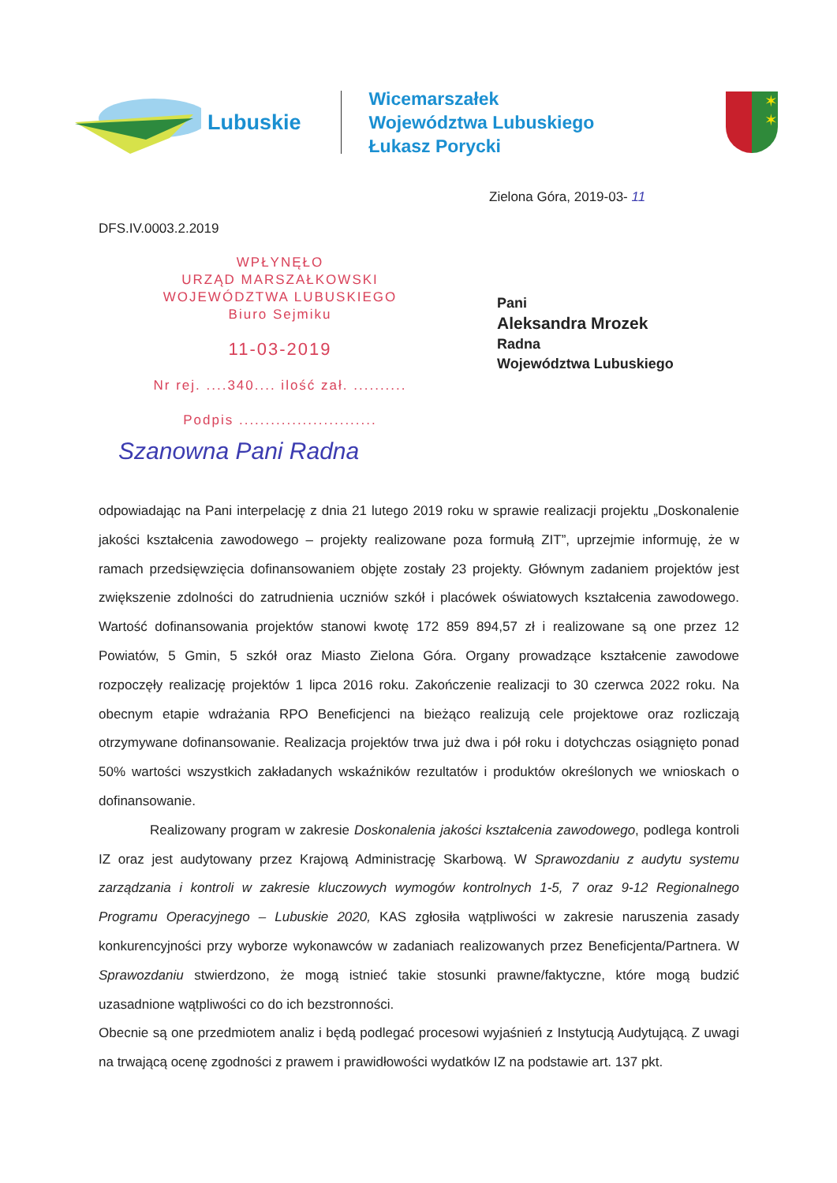Lubuskie
Wicemarszałek
Województwa Lubuskiego
Łukasz Porycki
✶
✶
Zielona Góra, 2019-03- 11
DFS.IV.0003.2.2019
WPŁYNĘŁO
URZĄD MARSZAŁKOWSKI
WOJEWÓDZTWA LUBUSKIEGO
Biuro Sejmiku
11-03-2019
Nr rej. ....340.... ilość zał. ..........
Podpis ..........................
Pani
Aleksandra Mrozek
Radna
Województwa Lubuskiego
Szanowna Pani Radna
odpowiadając na Pani interpelację z dnia 21 lutego 2019 roku w sprawie realizacji projektu „Doskonalenie jakości kształcenia zawodowego – projekty realizowane poza formułą ZIT”, uprzejmie informuję, że w ramach przedsięwzięcia dofinansowaniem objęte zostały 23 projekty. Głównym zadaniem projektów jest zwiększenie zdolności do zatrudnienia uczniów szkół i placówek oświatowych kształcenia zawodowego. Wartość dofinansowania projektów stanowi kwotę 172 859 894,57 zł i realizowane są one przez 12 Powiatów, 5 Gmin, 5 szkół oraz Miasto Zielona Góra. Organy prowadzące kształcenie zawodowe rozpoczęły realizację projektów 1 lipca 2016 roku. Zakończenie realizacji to 30 czerwca 2022 roku. Na obecnym etapie wdrażania RPO Beneficjenci na bieżąco realizują cele projektowe oraz rozliczają otrzymywane dofinansowanie. Realizacja projektów trwa już dwa i pół roku i dotychczas osiągnięto ponad 50% wartości wszystkich zakładanych wskaźników rezultatów i produktów określonych we wnioskach o dofinansowanie.
Realizowany program w zakresie Doskonalenia jakości kształcenia zawodowego, podlega kontroli IZ oraz jest audytowany przez Krajową Administrację Skarbową. W Sprawozdaniu z audytu systemu zarządzania i kontroli w zakresie kluczowych wymogów kontrolnych 1-5, 7 oraz 9-12 Regionalnego Programu Operacyjnego – Lubuskie 2020, KAS zgłosiła wątpliwości w zakresie naruszenia zasady konkurencyjności przy wyborze wykonawców w zadaniach realizowanych przez Beneficjenta/Partnera. W Sprawozdaniu stwierdzono, że mogą istnieć takie stosunki prawne/faktyczne, które mogą budzić uzasadnione wątpliwości co do ich bezstronności.
Obecnie są one przedmiotem analiz i będą podlegać procesowi wyjaśnień z Instytucją Audytującą. Z uwagi na trwającą ocenę zgodności z prawem i prawidłowości wydatków IZ na podstawie art. 137 pkt.